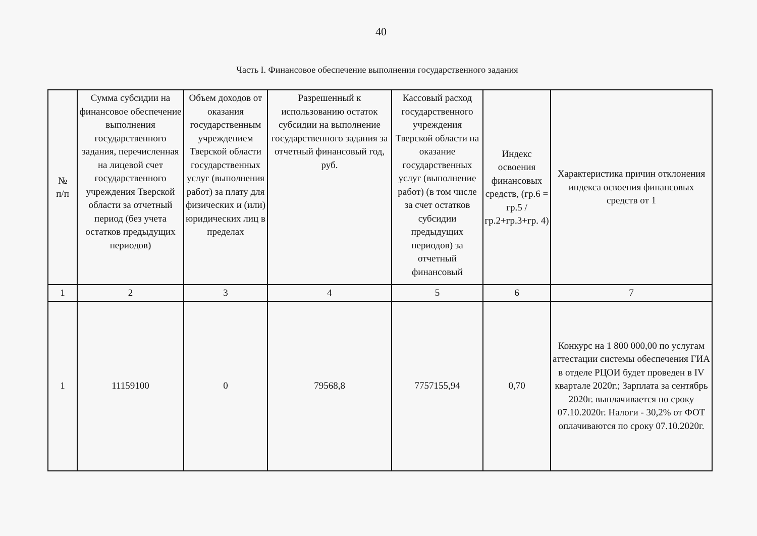40
Часть I. Финансовое обеспечение выполнения государственного задания
| № п/п | Сумма субсидии на финансовое обеспечение выполнения государственного задания, перечисленная на лицевой счет государственного учреждения Тверской области за отчетный период (без учета остатков предыдущих периодов) | Объем доходов от оказания государственным учреждением Тверской области государственных услуг (выполнения работ) за плату для физических и (или) юридических лиц в пределах | Разрешенный к использованию остаток субсидии на выполнение государственного задания за отчетный финансовый год, руб. | Кассовый расход государственного учреждения Тверской области на оказание государственных услуг (выполнение работ) (в том числе за счет остатков субсидии предыдущих периодов) за отчетный финансовый | Индекс освоения финансовых средств, (гр.6 = гр.5 / гр.2+гр.3+гр. 4) | Характеристика причин отклонения индекса освоения финансовых средств от 1 |
| --- | --- | --- | --- | --- | --- | --- |
| 1 | 2 | 3 | 4 | 5 | 6 | 7 |
| 1 | 11159100 | 0 | 79568,8 | 7757155,94 | 0,70 | Конкурс на 1 800 000,00 по услугам аттестации системы обеспечения ГИА в отделе РЦОИ будет проведен в IV квартале 2020г.; Зарплата за сентябрь 2020г. выплачивается по сроку 07.10.2020г. Налоги - 30,2% от ФОТ оплачиваются по сроку 07.10.2020г. |